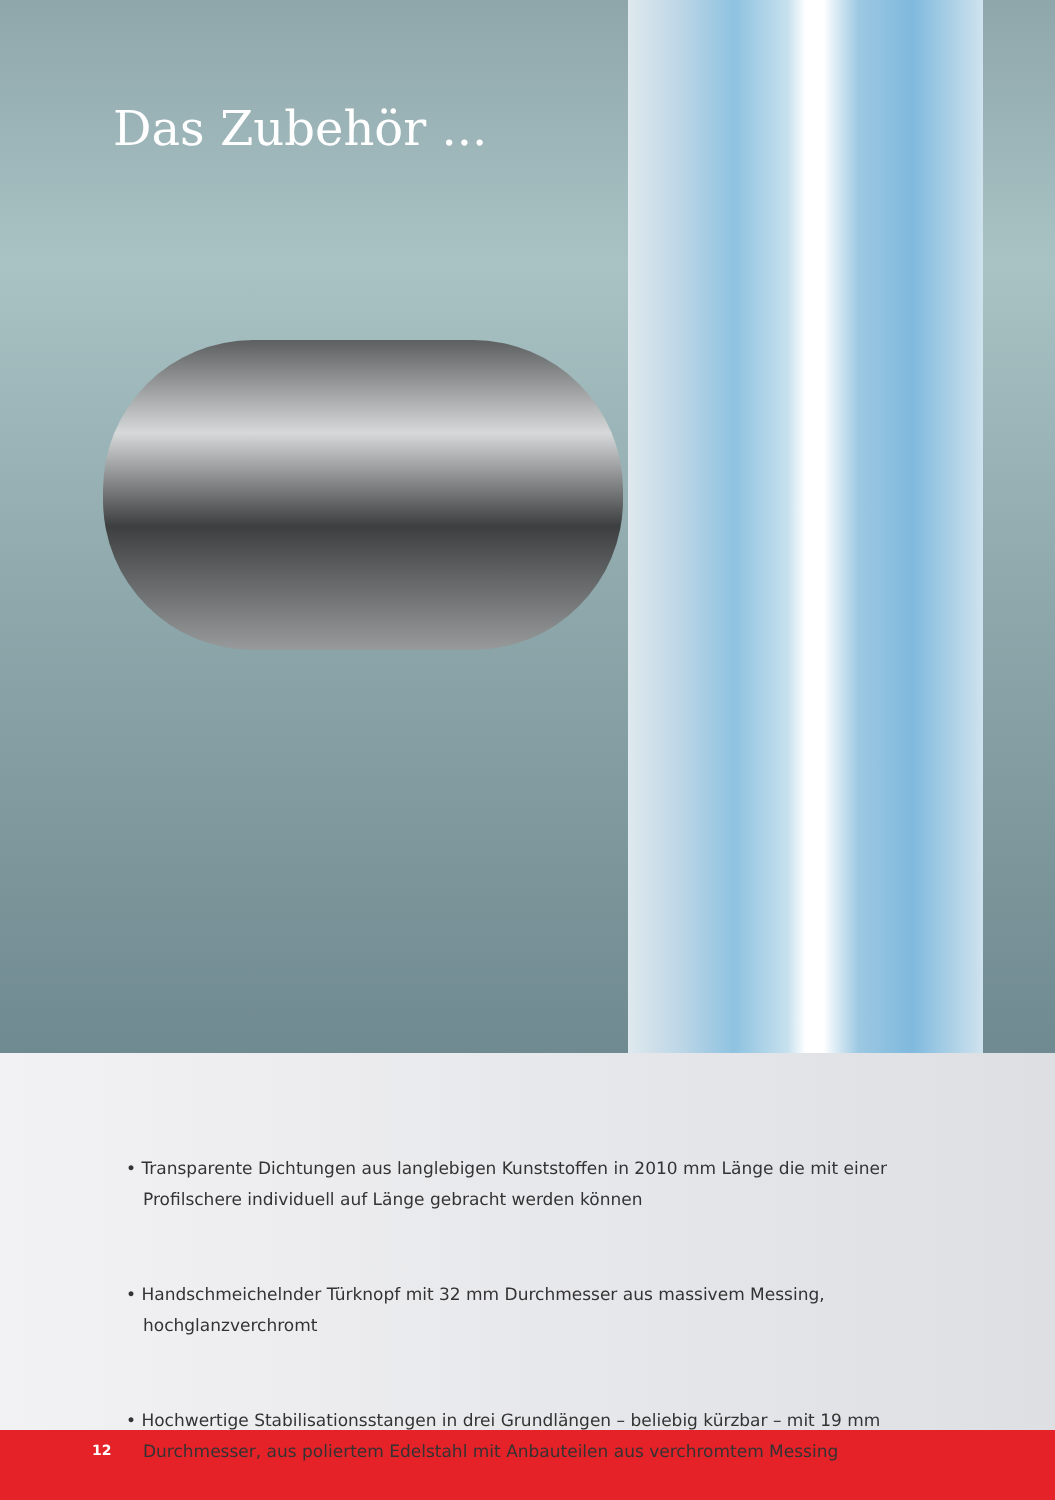Das Zubehör ...
• Transparente Dichtungen aus langlebigen Kunststoffen in 2010 mm Länge die mit einer Profilschere individuell auf Länge gebracht werden können
• Handschmeichelnder Türknopf mit 32 mm Durchmesser aus massivem Messing, hochglanzverchromt
• Hochwertige Stabilisationsstangen in drei Grundlängen – beliebig kürzbar – mit 19 mm Durchmesser, aus poliertem Edelstahl mit Anbauteilen aus verchromtem Messing
12